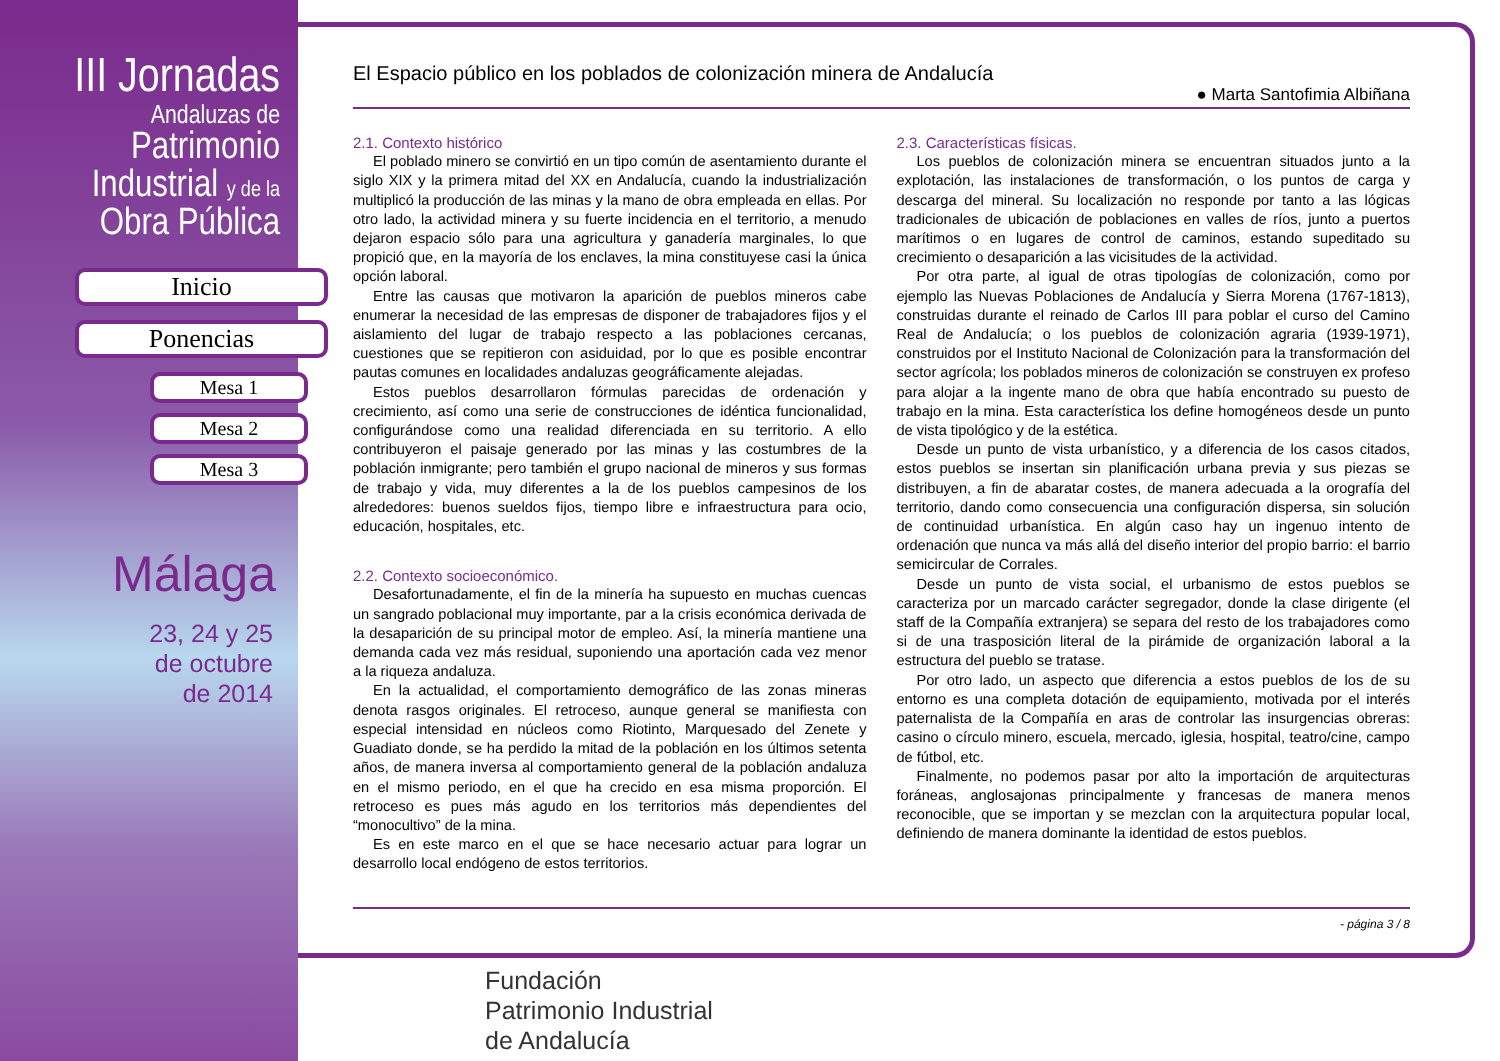III Jornadas
Andaluzas de
Patrimonio
Industrial y de la
Obra Pública
Inicio
Ponencias
Mesa 1
Mesa 2
Mesa 3
Málaga
23, 24 y 25
de octubre
de 2014
El Espacio público en los poblados de colonización minera de Andalucía
● Marta Santofimia Albiñana
2.1. Contexto histórico
El poblado minero se convirtió en un tipo común de asentamiento durante el siglo XIX y la primera mitad del XX en Andalucía, cuando la industrialización multiplicó la producción de las minas y la mano de obra empleada en ellas. Por otro lado, la actividad minera y su fuerte incidencia en el territorio, a menudo dejaron espacio sólo para una agricultura y ganadería marginales, lo que propició que, en la mayoría de los enclaves, la mina constituyese casi la única opción laboral.
Entre las causas que motivaron la aparición de pueblos mineros cabe enumerar la necesidad de las empresas de disponer de trabajadores fijos y el aislamiento del lugar de trabajo respecto a las poblaciones cercanas, cuestiones que se repitieron con asiduidad, por lo que es posible encontrar pautas comunes en localidades andaluzas geográficamente alejadas.
Estos pueblos desarrollaron fórmulas parecidas de ordenación y crecimiento, así como una serie de construcciones de idéntica funcionalidad, configurándose como una realidad diferenciada en su territorio. A ello contribuyeron el paisaje generado por las minas y las costumbres de la población inmigrante; pero también el grupo nacional de mineros y sus formas de trabajo y vida, muy diferentes a la de los pueblos campesinos de los alrededores: buenos sueldos fijos, tiempo libre e infraestructura para ocio, educación, hospitales, etc.
2.2. Contexto socioeconómico.
Desafortunadamente, el fin de la minería ha supuesto en muchas cuencas un sangrado poblacional muy importante, par a la crisis económica derivada de la desaparición de su principal motor de empleo. Así, la minería mantiene una demanda cada vez más residual, suponiendo una aportación cada vez menor a la riqueza andaluza.
En la actualidad, el comportamiento demográfico de las zonas mineras denota rasgos originales. El retroceso, aunque general se manifiesta con especial intensidad en núcleos como Riotinto, Marquesado del Zenete y Guadiato donde, se ha perdido la mitad de la población en los últimos setenta años, de manera inversa al comportamiento general de la población andaluza en el mismo periodo, en el que ha crecido en esa misma proporción. El retroceso es pues más agudo en los territorios más dependientes del “monocultivo” de la mina.
Es en este marco en el que se hace necesario actuar para lograr un desarrollo local endógeno de estos territorios.
2.3. Características físicas.
Los pueblos de colonización minera se encuentran situados junto a la explotación, las instalaciones de transformación, o los puntos de carga y descarga del mineral. Su localización no responde por tanto a las lógicas tradicionales de ubicación de poblaciones en valles de ríos, junto a puertos marítimos o en lugares de control de caminos, estando supeditado su crecimiento o desaparición a las vicisitudes de la actividad.
Por otra parte, al igual de otras tipologías de colonización, como por ejemplo las Nuevas Poblaciones de Andalucía y Sierra Morena (1767-1813), construidas durante el reinado de Carlos III para poblar el curso del Camino Real de Andalucía; o los pueblos de colonización agraria (1939-1971), construidos por el Instituto Nacional de Colonización para la transformación del sector agrícola; los poblados mineros de colonización se construyen ex profeso para alojar a la ingente mano de obra que había encontrado su puesto de trabajo en la mina. Esta característica los define homogéneos desde un punto de vista tipológico y de la estética.
Desde un punto de vista urbanístico, y a diferencia de los casos citados, estos pueblos se insertan sin planificación urbana previa y sus piezas se distribuyen, a fin de abaratar costes, de manera adecuada a la orografía del territorio, dando como consecuencia una configuración dispersa, sin solución de continuidad urbanística. En algún caso hay un ingenuo intento de ordenación que nunca va más allá del diseño interior del propio barrio: el barrio semicircular de Corrales.
Desde un punto de vista social, el urbanismo de estos pueblos se caracteriza por un marcado carácter segregador, donde la clase dirigente (el staff de la Compañía extranjera) se separa del resto de los trabajadores como si de una trasposición literal de la pirámide de organización laboral a la estructura del pueblo se tratase.
Por otro lado, un aspecto que diferencia a estos pueblos de los de su entorno es una completa dotación de equipamiento, motivada por el interés paternalista de la Compañía en aras de controlar las insurgencias obreras: casino o círculo minero, escuela, mercado, iglesia, hospital, teatro/cine, campo de fútbol, etc.
Finalmente, no podemos pasar por alto la importación de arquitecturas foráneas, anglosajonas principalmente y francesas de manera menos reconocible, que se importan y se mezclan con la arquitectura popular local, definiendo de manera dominante la identidad de estos pueblos.
- página 3 / 8
Fundación
Patrimonio Industrial
de Andalucía